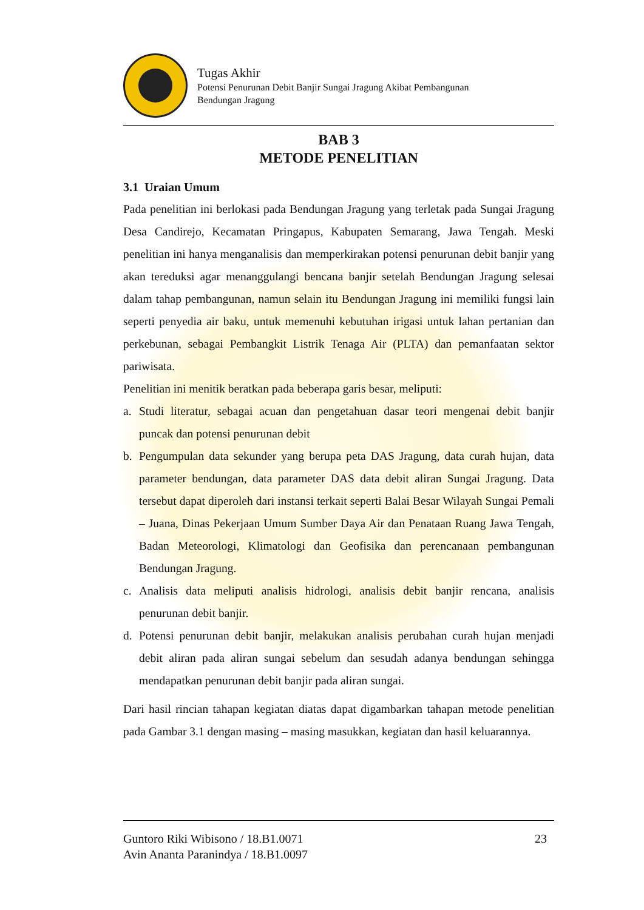Tugas Akhir
Potensi Penurunan Debit Banjir Sungai Jragung Akibat Pembangunan
Bendungan Jragung
BAB 3
METODE PENELITIAN
3.1 Uraian Umum
Pada penelitian ini berlokasi pada Bendungan Jragung yang terletak pada Sungai Jragung Desa Candirejo, Kecamatan Pringapus, Kabupaten Semarang, Jawa Tengah. Meski penelitian ini hanya menganalisis dan memperkirakan potensi penurunan debit banjir yang akan tereduksi agar menanggulangi bencana banjir setelah Bendungan Jragung selesai dalam tahap pembangunan, namun selain itu Bendungan Jragung ini memiliki fungsi lain seperti penyedia air baku, untuk memenuhi kebutuhan irigasi untuk lahan pertanian dan perkebunan, sebagai Pembangkit Listrik Tenaga Air (PLTA) dan pemanfaatan sektor pariwisata.
Penelitian ini menitik beratkan pada beberapa garis besar, meliputi:
a. Studi literatur, sebagai acuan dan pengetahuan dasar teori mengenai debit banjir puncak dan potensi penurunan debit
b. Pengumpulan data sekunder yang berupa peta DAS Jragung, data curah hujan, data parameter bendungan, data parameter DAS data debit aliran Sungai Jragung. Data tersebut dapat diperoleh dari instansi terkait seperti Balai Besar Wilayah Sungai Pemali – Juana, Dinas Pekerjaan Umum Sumber Daya Air dan Penataan Ruang Jawa Tengah, Badan Meteorologi, Klimatologi dan Geofisika dan perencanaan pembangunan Bendungan Jragung.
c. Analisis data meliputi analisis hidrologi, analisis debit banjir rencana, analisis penurunan debit banjir.
d. Potensi penurunan debit banjir, melakukan analisis perubahan curah hujan menjadi debit aliran pada aliran sungai sebelum dan sesudah adanya bendungan sehingga mendapatkan penurunan debit banjir pada aliran sungai.
Dari hasil rincian tahapan kegiatan diatas dapat digambarkan tahapan metode penelitian pada Gambar 3.1 dengan masing – masing masukkan, kegiatan dan hasil keluarannya.
Guntoro Riki Wibisono / 18.B1.0071
Avin Ananta Paranindya / 18.B1.0097
23